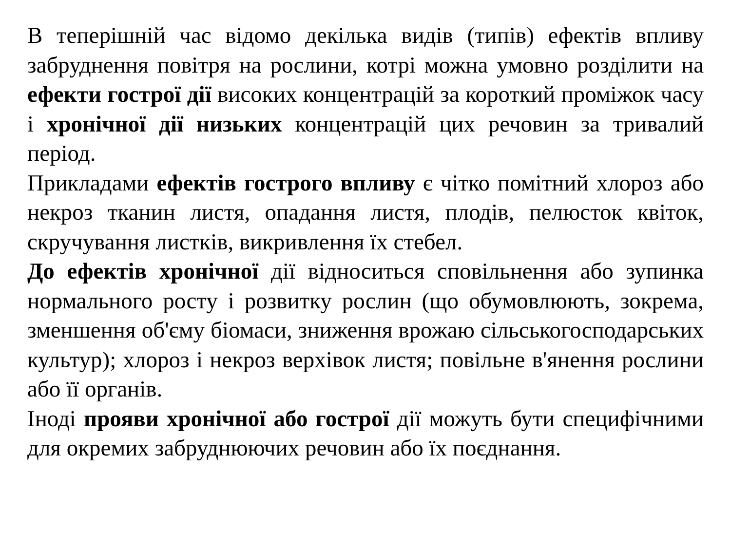В теперішній час відомо декілька видів (типів) ефектів впливу забруднення повітря на рослини, котрі можна умовно розділити на ефекти гострої дії високих концентрацій за короткий проміжок часу і хронічної дії низьких концентрацій цих речовин за тривалий період.
Прикладами ефектів гострого впливу є чітко помітний хлороз або некроз тканин листя, опадання листя, плодів, пелюсток квіток, скручування листків, викривлення їх стебел.
До ефектів хронічної дії відноситься сповільнення або зупинка нормального росту і розвитку рослин (що обумовлюють, зокрема, зменшення об'єму біомаси, зниження врожаю сільськогосподарських культур); хлороз і некроз верхівок листя; повільне в'янення рослини або її органів.
Іноді прояви хронічної або гострої дії можуть бути специфічними для окремих забруднюючих речовин або їх поєднання.